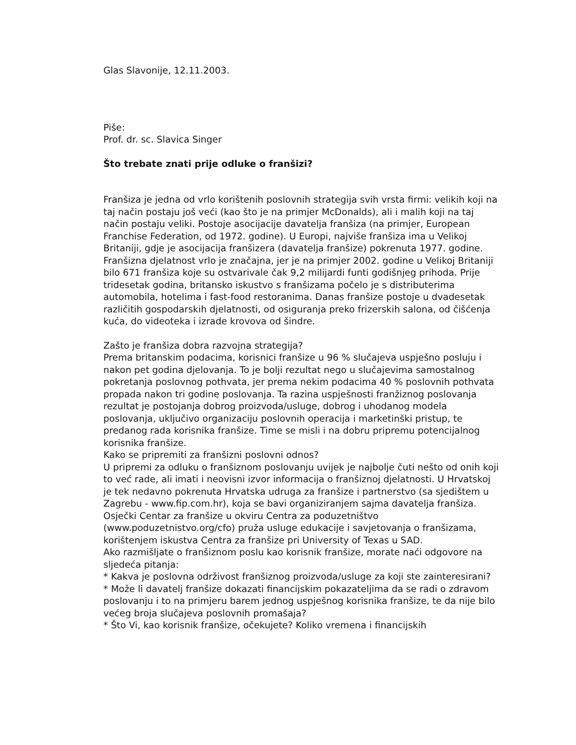Glas Slavonije, 12.11.2003.
Piše:
Prof. dr. sc. Slavica Singer
Što trebate znati prije odluke o franšizi?
Franšiza je jedna od vrlo korištenih poslovnih strategija svih vrsta firmi: velikih koji na taj način postaju još veći (kao što je na primjer McDonalds), ali i malih koji na taj način postaju veliki. Postoje asocijacije davatelja franšiza (na primjer, European Franchise Federation, od 1972. godine). U Europi, najviše franšiza ima u Velikoj Britaniji, gdje je asocijacija franšizera (davatelja franšize) pokrenuta 1977. godine. Franšizna djelatnost vrlo je značajna, jer je na primjer 2002. godine u Velikoj Britaniji bilo 671 franšiza koje su ostvarivale čak 9,2 milijardi funti godišnjeg prihoda. Prije tridesetak godina, britansko iskustvo s franšizama počelo je s distributerima automobila, hotelima i fast-food restoranima. Danas franšize postoje u dvadesetak različitih gospodarskih djelatnosti, od osiguranja preko frizerskih salona, od čišćenja kuća, do videoteka i izrade krovova od šindre.
Zašto je franšiza dobra razvojna strategija?
Prema britanskim podacima, korisnici franšize u 96 % slučajeva uspješno posluju i nakon pet godina djelovanja. To je bolji rezultat nego u slučajevima samostalnog pokretanja poslovnog pothvata, jer prema nekim podacima 40 % poslovnih pothvata propada nakon tri godine poslovanja. Ta razina uspješnosti franžiznog poslovanja rezultat je postojanja dobrog proizvoda/usluge, dobrog i uhodanog modela poslovanja, uključivo organizaciju poslovnih operacija i marketinški pristup, te predanog rada korisnika franšize. Time se misli i na dobru pripremu potencijalnog korisnika franšize.
Kako se pripremiti za franšizni poslovni odnos?
U pripremi za odluku o franšiznom poslovanju uvijek je najbolje čuti nešto od onih koji to već rade, ali imati i neovisni izvor informacija o franšiznoj djelatnosti. U Hrvatskoj je tek nedavno pokrenuta Hrvatska udruga za franšize i partnerstvo (sa sjedištem u Zagrebu - www.fip.com.hr), koja se bavi organiziranjem sajma davatelja franšiza. Osječki Centar za franšize u okviru Centra za poduzetništvo (www.poduzetnistvo.org/cfo) pruža usluge edukacije i savjetovanja o franšizama, korištenjem iskustva Centra za franšize pri University of Texas u SAD.
Ako razmišljate o franšiznom poslu kao korisnik franšize, morate naći odgovore na sljedeća pitanja:
* Kakva je poslovna održivost franšiznog proizvoda/usluge za koji ste zainteresirani?
* Može li davatelj franšize dokazati financijskim pokazateljima da se radi o zdravom poslovanju i to na primjeru barem jednog uspješnog korisnika franšize, te da nije bilo većeg broja slučajeva poslovnih promašaja?
* Što Vi, kao korisnik franšize, očekujete? Koliko vremena i financijskih